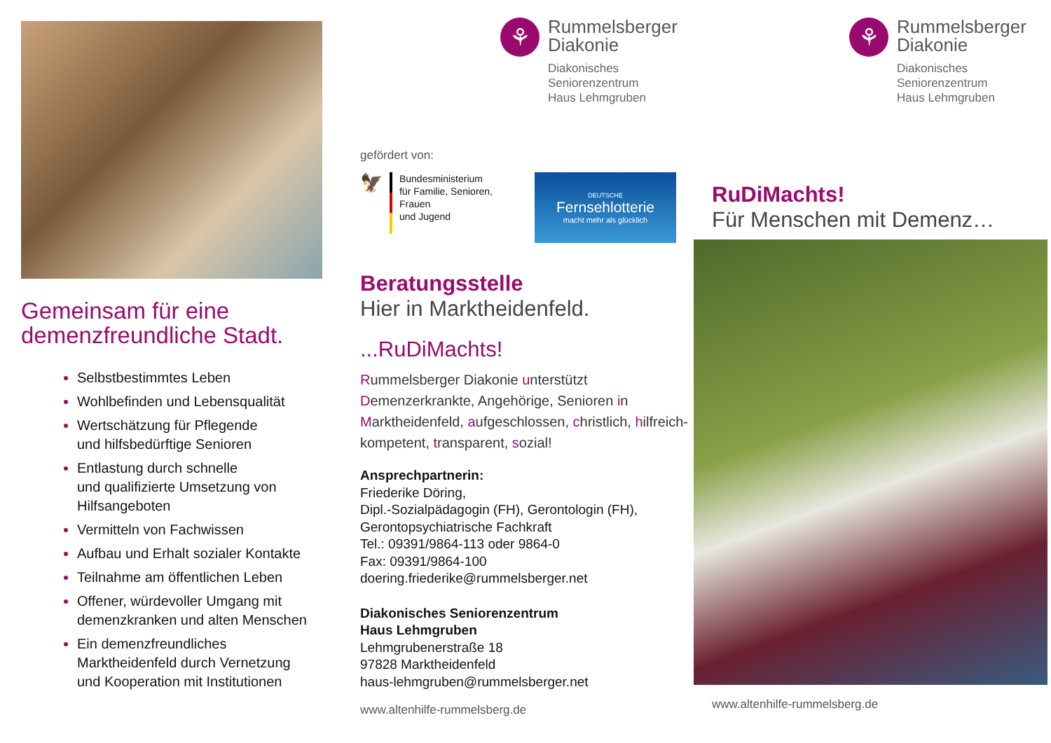Gemeinsam für eine
demenzfreundliche Stadt.
Selbstbestimmtes Leben
Wohlbefinden und Lebensqualität
Wertschätzung für Pflegende
und hilfsbedürftige Senioren
Entlastung durch schnelle
und qualifizierte Umsetzung von
Hilfsangeboten
Vermitteln von Fachwissen
Aufbau und Erhalt sozialer Kontakte
Teilnahme am öffentlichen Leben
Offener, würdevoller Umgang mit
demenzkranken und alten Menschen
Ein demenzfreundliches
Marktheidenfeld durch Vernetzung
und Kooperation mit Institutionen
⚘
Rummelsberger
Diakonie
Diakonisches
Seniorenzentrum
Haus Lehmgruben
gefördert von:
🦅
Bundesministerium
für Familie, Senioren, Frauen
und Jugend
DEUTSCHE
Fernsehlotterie
macht mehr als glücklich
Beratungsstelle
Hier in Marktheidenfeld.
...RuDiMachts!
Rummelsberger Diakonie unterstützt Demenzerkrankte, Angehörige, Senioren in Marktheidenfeld, aufgeschlossen, christlich, hilfreich-kompetent, transparent, sozial!
Ansprechpartnerin:
Friederike Döring,
Dipl.-Sozialpädagogin (FH), Gerontologin (FH),
Gerontopsychiatrische Fachkraft
Tel.: 09391/9864-113 oder 9864-0
Fax: 09391/9864-100
doering.friederike@rummelsberger.net
Diakonisches Seniorenzentrum
Haus Lehmgruben
Lehmgrubenerstraße 18
97828 Marktheidenfeld
haus-lehmgruben@rummelsberger.net
www.altenhilfe-rummelsberg.de
⚘
Rummelsberger
Diakonie
Diakonisches
Seniorenzentrum
Haus Lehmgruben
RuDiMachts!
Für Menschen mit Demenz…
www.altenhilfe-rummelsberg.de